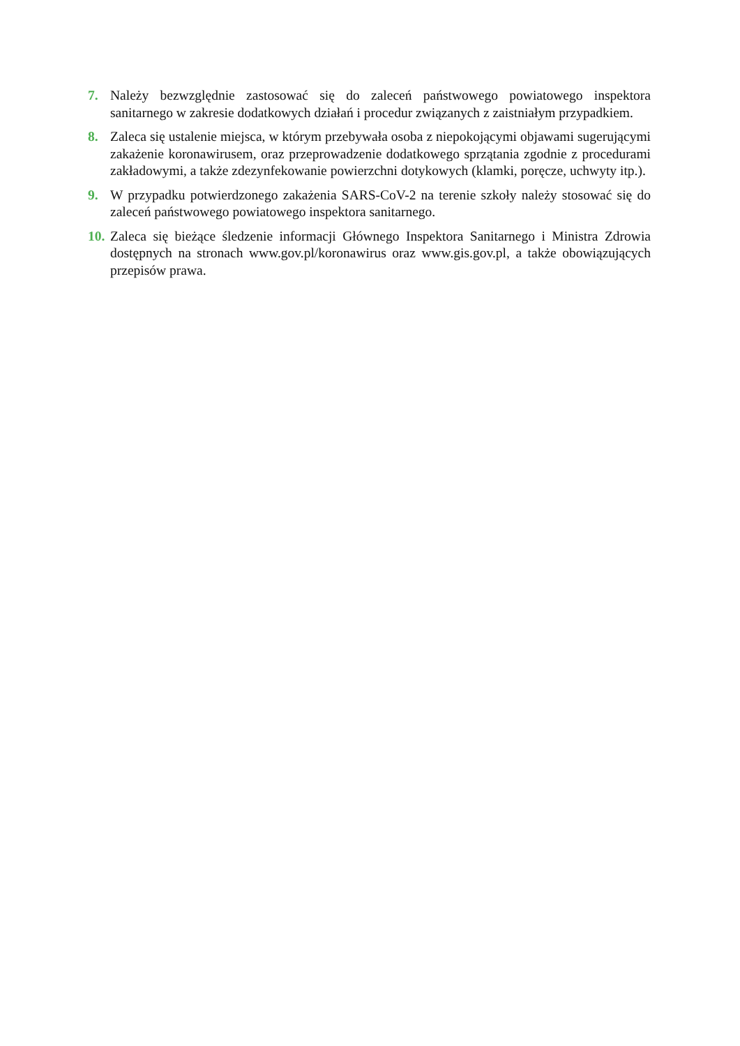7. Należy bezwzględnie zastosować się do zaleceń państwowego powiatowego inspektora sanitarnego w zakresie dodatkowych działań i procedur związanych z zaistniałym przypadkiem.
8. Zaleca się ustalenie miejsca, w którym przebywała osoba z niepokojącymi objawami sugerującymi zakażenie koronawirusem, oraz przeprowadzenie dodatkowego sprzątania zgodnie z procedurami zakładowymi, a także zdezynfekowanie powierzchni dotykowych (klamki, poręcze, uchwyty itp.).
9. W przypadku potwierdzonego zakażenia SARS-CoV-2 na terenie szkoły należy stosować się do zaleceń państwowego powiatowego inspektora sanitarnego.
10.
Zaleca się bieżące śledzenie informacji Głównego Inspektora Sanitarnego i Ministra Zdrowia dostępnych na stronach www.gov.pl/koronawirus oraz www.gis.gov.pl, a także obowiązujących przepisów prawa.